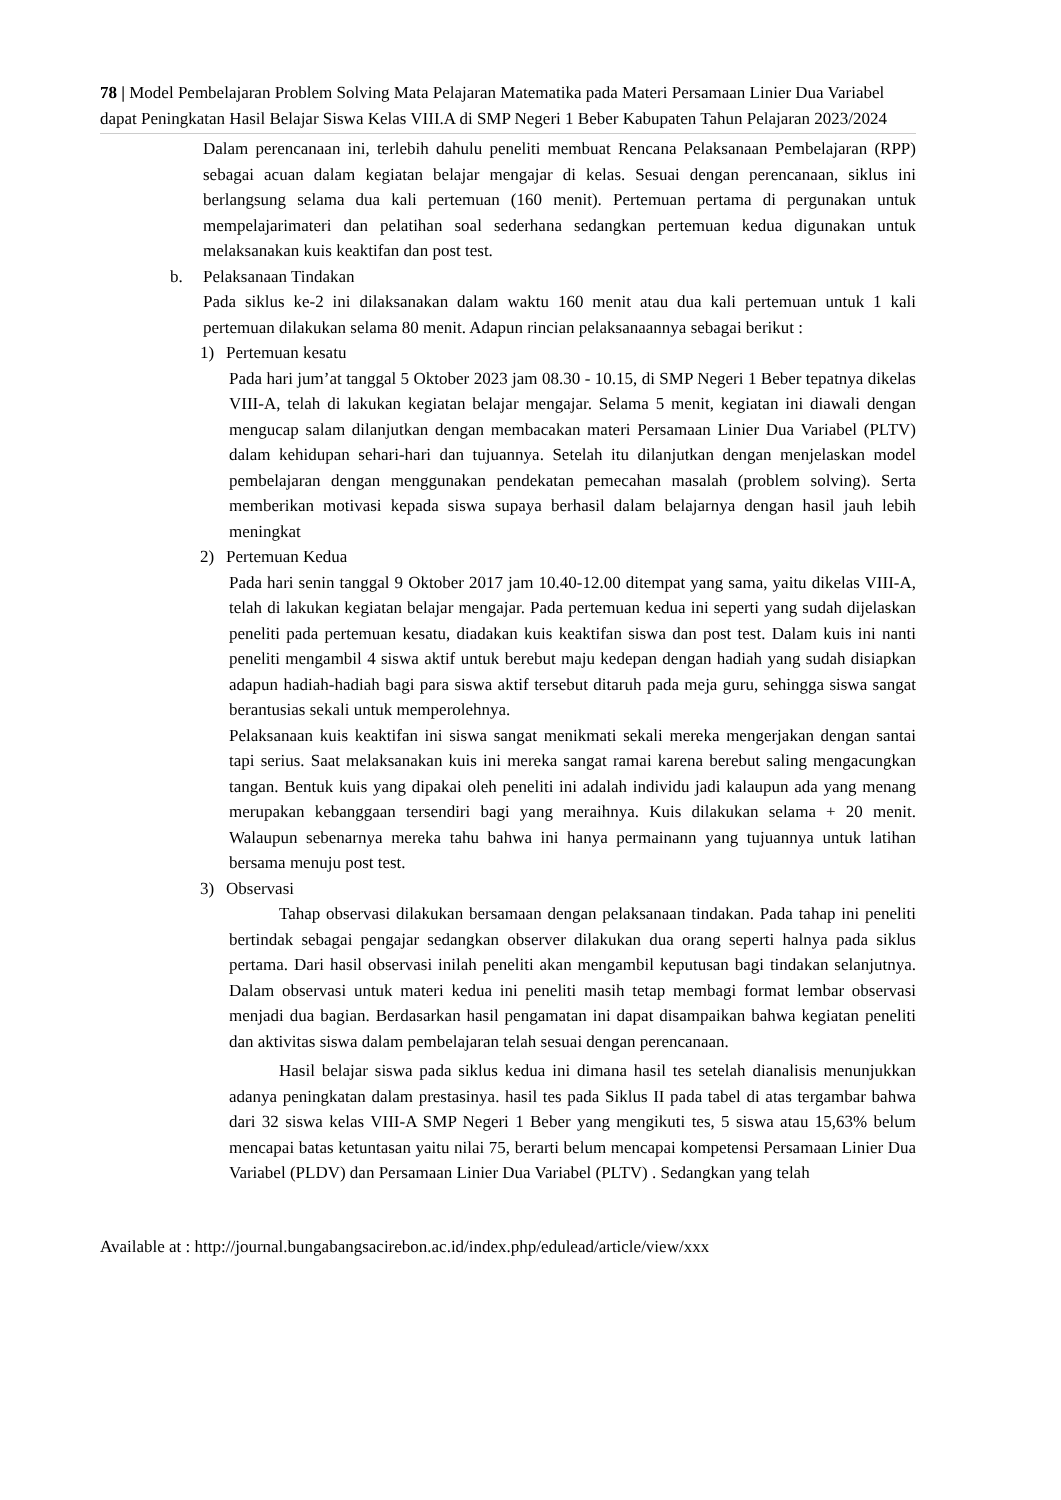78 | Model Pembelajaran Problem Solving Mata Pelajaran Matematika pada Materi Persamaan Linier Dua Variabel dapat Peningkatan Hasil Belajar Siswa Kelas VIII.A di SMP Negeri 1 Beber Kabupaten Tahun Pelajaran 2023/2024
Dalam perencanaan ini, terlebih dahulu peneliti membuat Rencana Pelaksanaan Pembelajaran (RPP) sebagai acuan dalam kegiatan belajar mengajar di kelas. Sesuai dengan perencanaan, siklus ini berlangsung selama dua kali pertemuan (160 menit). Pertemuan pertama di pergunakan untuk mempelajarimateri dan pelatihan soal sederhana sedangkan pertemuan kedua digunakan untuk melaksanakan kuis keaktifan dan post test.
b. Pelaksanaan Tindakan
Pada siklus ke-2 ini dilaksanakan dalam waktu 160 menit atau dua kali pertemuan untuk 1 kali pertemuan dilakukan selama 80 menit. Adapun rincian pelaksanaannya sebagai berikut :
1) Pertemuan kesatu
Pada hari jum’at tanggal 5 Oktober 2023 jam 08.30 - 10.15, di SMP Negeri 1 Beber tepatnya dikelas VIII-A, telah di lakukan kegiatan belajar mengajar. Selama 5 menit, kegiatan ini diawali dengan mengucap salam dilanjutkan dengan membacakan materi Persamaan Linier Dua Variabel (PLTV) dalam kehidupan sehari-hari dan tujuannya. Setelah itu dilanjutkan dengan menjelaskan model pembelajaran dengan menggunakan pendekatan pemecahan masalah (problem solving). Serta memberikan motivasi kepada siswa supaya berhasil dalam belajarnya dengan hasil jauh lebih meningkat
2) Pertemuan Kedua
Pada hari senin tanggal 9 Oktober 2017 jam 10.40-12.00 ditempat yang sama, yaitu dikelas VIII-A, telah di lakukan kegiatan belajar mengajar. Pada pertemuan kedua ini seperti yang sudah dijelaskan peneliti pada pertemuan kesatu, diadakan kuis keaktifan siswa dan post test. Dalam kuis ini nanti peneliti mengambil 4 siswa aktif untuk berebut maju kedepan dengan hadiah yang sudah disiapkan adapun hadiah-hadiah bagi para siswa aktif tersebut ditaruh pada meja guru, sehingga siswa sangat berantusias sekali untuk memperolehnya.
Pelaksanaan kuis keaktifan ini siswa sangat menikmati sekali mereka mengerjakan dengan santai tapi serius. Saat melaksanakan kuis ini mereka sangat ramai karena berebut saling mengacungkan tangan. Bentuk kuis yang dipakai oleh peneliti ini adalah individu jadi kalaupun ada yang menang merupakan kebanggaan tersendiri bagi yang meraihnya. Kuis dilakukan selama + 20 menit. Walaupun sebenarnya mereka tahu bahwa ini hanya permainann yang tujuannya untuk latihan bersama menuju post test.
3) Observasi
Tahap observasi dilakukan bersamaan dengan pelaksanaan tindakan. Pada tahap ini peneliti bertindak sebagai pengajar sedangkan observer dilakukan dua orang seperti halnya pada siklus pertama. Dari hasil observasi inilah peneliti akan mengambil keputusan bagi tindakan selanjutnya. Dalam observasi untuk materi kedua ini peneliti masih tetap membagi format lembar observasi menjadi dua bagian. Berdasarkan hasil pengamatan ini dapat disampaikan bahwa kegiatan peneliti dan aktivitas siswa dalam pembelajaran telah sesuai dengan perencanaan.
Hasil belajar siswa pada siklus kedua ini dimana hasil tes setelah dianalisis menunjukkan adanya peningkatan dalam prestasinya. hasil tes pada Siklus II pada tabel di atas tergambar bahwa dari 32 siswa kelas VIII-A SMP Negeri 1 Beber yang mengikuti tes, 5 siswa atau 15,63% belum mencapai batas ketuntasan yaitu nilai 75, berarti belum mencapai kompetensi Persamaan Linier Dua Variabel (PLDV) dan Persamaan Linier Dua Variabel (PLTV) . Sedangkan yang telah
Available at : http://journal.bungabangsacirebon.ac.id/index.php/edulead/article/view/xxx